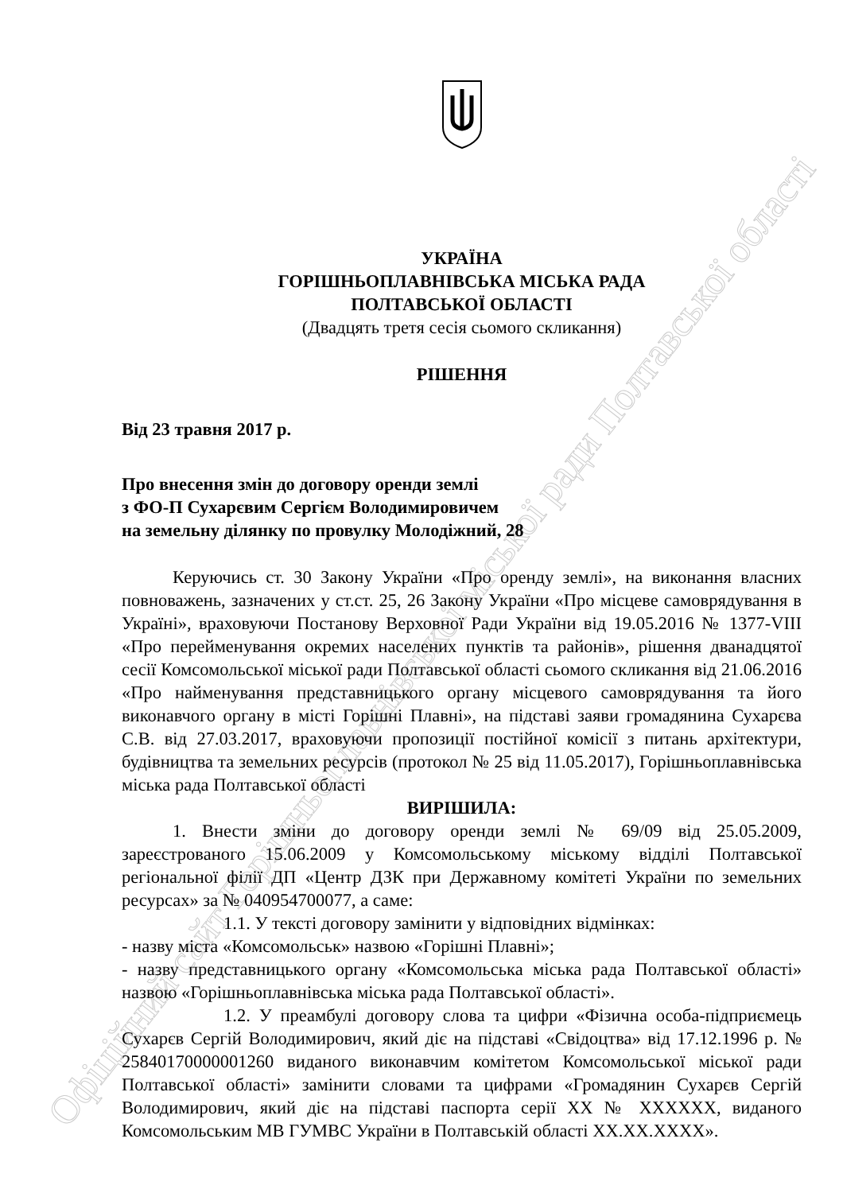Офіційний сайт Горішньоплавнівської міської ради Полтавської області
УКРАЇНА
ГОРІШНЬОПЛАВНІВСЬКА МІСЬКА РАДА
ПОЛТАВСЬКОЇ ОБЛАСТІ
(Двадцять третя сесія сьомого скликання)
РІШЕННЯ
Від 23 травня 2017 р.
Про внесення змін до договору оренди землі
з ФО-П Сухарєвим Сергієм Володимировичем
на земельну ділянку по провулку Молодіжний, 28
Керуючись ст. 30 Закону України «Про оренду землі», на виконання власних повноважень, зазначених у ст.ст. 25, 26 Закону України «Про місцеве самоврядування в Україні», враховуючи Постанову Верховної Ради України від 19.05.2016 № 1377-VIII «Про перейменування окремих населених пунктів та районів», рішення дванадцятої сесії Комсомольської міської ради Полтавської області сьомого скликання від 21.06.2016 «Про найменування представницького органу місцевого самоврядування та його виконавчого органу в місті Горішні Плавні», на підставі заяви громадянина Сухарєва С.В. від 27.03.2017, враховуючи пропозиції постійної комісії з питань архітектури, будівництва та земельних ресурсів (протокол № 25 від 11.05.2017), Горішньоплавнівська міська рада Полтавської області
ВИРІШИЛА:
1. Внести зміни до договору оренди землі № 69/09 від 25.05.2009, зареєстрованого 15.06.2009 у Комсомольському міському відділі Полтавської регіональної філії ДП «Центр ДЗК при Державному комітеті України по земельних ресурсах» за № 040954700077, а саме:
1.1. У тексті договору замінити у відповідних відмінках:
- назву міста «Комсомольськ» назвою «Горішні Плавні»;
- назву представницького органу «Комсомольська міська рада Полтавської області» назвою «Горішньоплавнівська міська рада Полтавської області».
1.2. У преамбулі договору слова та цифри «Фізична особа-підприємець Сухарєв Сергій Володимирович, який діє на підставі «Свідоцтва» від 17.12.1996 р. № 25840170000001260 виданого виконавчим комітетом Комсомольської міської ради Полтавської області» замінити словами та цифрами «Громадянин Сухарєв Сергій Володимирович, який діє на підставі паспорта серії ХХ № ХХХХХХ, виданого Комсомольським МВ ГУМВС України в Полтавській області ХХ.ХХ.ХХХХ».